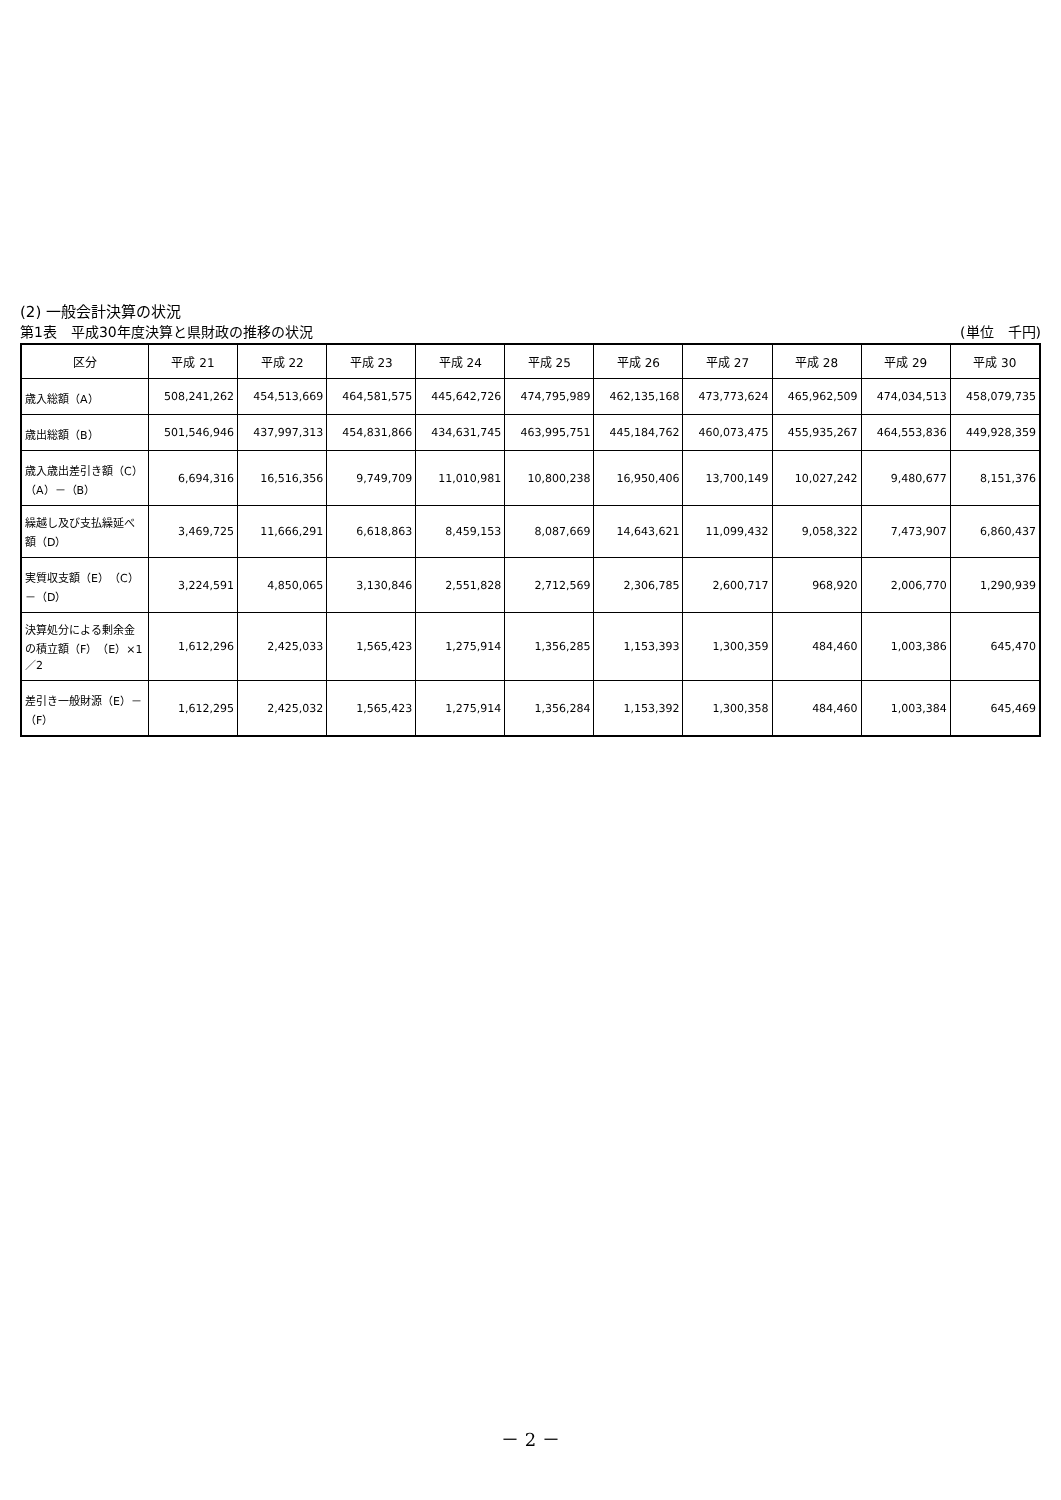(2) 一般会計決算の状況
第1表　平成30年度決算と県財政の推移の状況 (単位　千円)
| 区分 | 平成 21 | 平成 22 | 平成 23 | 平成 24 | 平成 25 | 平成 26 | 平成 27 | 平成 28 | 平成 29 | 平成 30 |
| --- | --- | --- | --- | --- | --- | --- | --- | --- | --- | --- |
| 歳入総額（A） | 508,241,262 | 454,513,669 | 464,581,575 | 445,642,726 | 474,795,989 | 462,135,168 | 473,773,624 | 465,962,509 | 474,034,513 | 458,079,735 |
| 歳出総額（B） | 501,546,946 | 437,997,313 | 454,831,866 | 434,631,745 | 463,995,751 | 445,184,762 | 460,073,475 | 455,935,267 | 464,553,836 | 449,928,359 |
| 歳入歳出差引き額（C）（A）－（B） | 6,694,316 | 16,516,356 | 9,749,709 | 11,010,981 | 10,800,238 | 16,950,406 | 13,700,149 | 10,027,242 | 9,480,677 | 8,151,376 |
| 繰越し及び支払繰延べ額（D） | 3,469,725 | 11,666,291 | 6,618,863 | 8,459,153 | 8,087,669 | 14,643,621 | 11,099,432 | 9,058,322 | 7,473,907 | 6,860,437 |
| 実質収支額（E）（C）－（D） | 3,224,591 | 4,850,065 | 3,130,846 | 2,551,828 | 2,712,569 | 2,306,785 | 2,600,717 | 968,920 | 2,006,770 | 1,290,939 |
| 決算処分による剰余金の積立額（F）（E）×1／2 | 1,612,296 | 2,425,033 | 1,565,423 | 1,275,914 | 1,356,285 | 1,153,393 | 1,300,359 | 484,460 | 1,003,386 | 645,470 |
| 差引き一般財源（E）－（F） | 1,612,295 | 2,425,032 | 1,565,423 | 1,275,914 | 1,356,284 | 1,153,392 | 1,300,358 | 484,460 | 1,003,384 | 645,469 |
－ 2 －